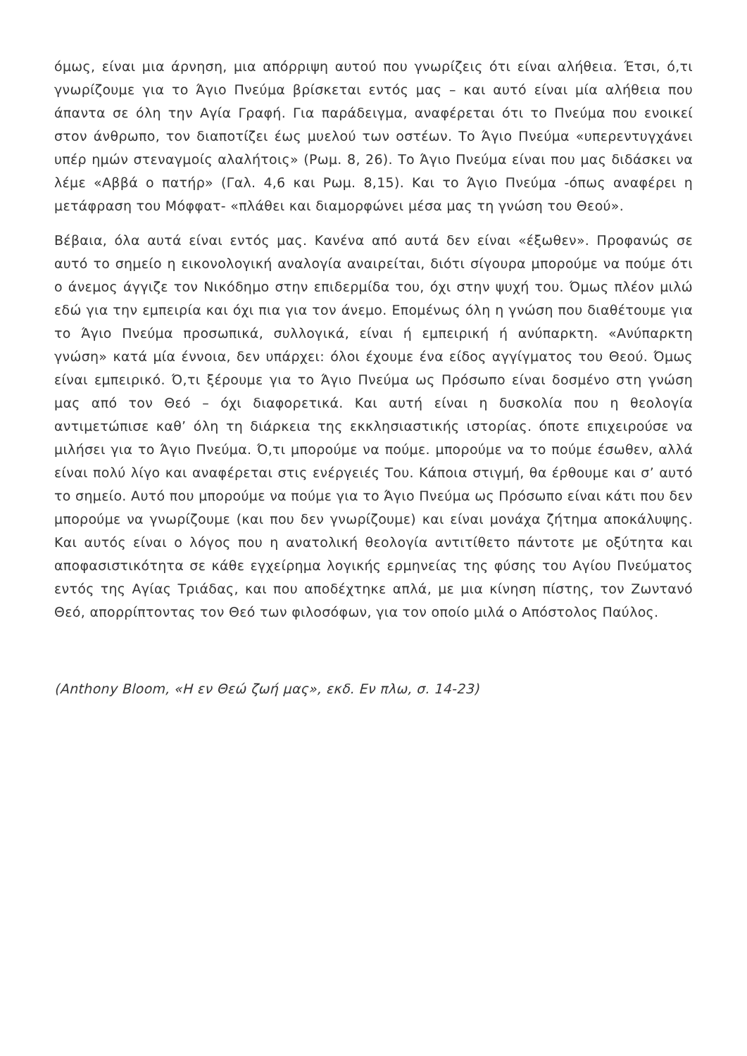όμως, είναι μια άρνηση, μια απόρριψη αυτού που γνωρίζεις ότι είναι αλήθεια. Έτσι, ό,τι γνωρίζουμε για το Άγιο Πνεύμα βρίσκεται εντός μας – και αυτό είναι μία αλήθεια που άπαντα σε όλη την Αγία Γραφή. Για παράδειγμα, αναφέρεται ότι το Πνεύμα που ενοικεί στον άνθρωπο, τον διαποτίζει έως μυελού των οστέων. Το Άγιο Πνεύμα «υπερεντυγχάνει υπέρ ημών στεναγμοίς αλαλήτοις» (Ρωμ. 8, 26). Το Άγιο Πνεύμα είναι που μας διδάσκει να λέμε «Αββά ο πατήρ» (Γαλ. 4,6 και Ρωμ. 8,15). Και το Άγιο Πνεύμα -όπως αναφέρει η μετάφραση του Μόφφατ- «πλάθει και διαμορφώνει μέσα μας τη γνώση του Θεού».
Βέβαια, όλα αυτά είναι εντός μας. Κανένα από αυτά δεν είναι «έξωθεν». Προφανώς σε αυτό το σημείο η εικονολογική αναλογία αναιρείται, διότι σίγουρα μπορούμε να πούμε ότι ο άνεμος άγγιζε τον Νικόδημο στην επιδερμίδα του, όχι στην ψυχή του. Όμως πλέον μιλώ εδώ για την εμπειρία και όχι πια για τον άνεμο. Επομένως όλη η γνώση που διαθέτουμε για το Άγιο Πνεύμα προσωπικά, συλλογικά, είναι ή εμπειρική ή ανύπαρκτη. «Ανύπαρκτη γνώση» κατά μία έννοια, δεν υπάρχει: όλοι έχουμε ένα είδος αγγίγματος του Θεού. Όμως είναι εμπειρικό. Ό,τι ξέρουμε για το Άγιο Πνεύμα ως Πρόσωπο είναι δοσμένο στη γνώση μας από τον Θεό – όχι διαφορετικά. Και αυτή είναι η δυσκολία που η θεολογία αντιμετώπισε καθ’ όλη τη διάρκεια της εκκλησιαστικής ιστορίας. όποτε επιχειρούσε να μιλήσει για το Άγιο Πνεύμα. Ό,τι μπορούμε να πούμε. μπορούμε να το πούμε έσωθεν, αλλά είναι πολύ λίγο και αναφέρεται στις ενέργειές Του. Κάποια στιγμή, θα έρθουμε και σ’ αυτό το σημείο. Αυτό που μπορούμε να πούμε για το Άγιο Πνεύμα ως Πρόσωπο είναι κάτι που δεν μπορούμε να γνωρίζουμε (και που δεν γνωρίζουμε) και είναι μονάχα ζήτημα αποκάλυψης. Και αυτός είναι ο λόγος που η ανατολική θεολογία αντιτίθετο πάντοτε με οξύτητα και αποφασιστικότητα σε κάθε εγχείρημα λογικής ερμηνείας της φύσης του Αγίου Πνεύματος εντός της Αγίας Τριάδας, και που αποδέχτηκε απλά, με μια κίνηση πίστης, τον Ζωντανό Θεό, απορρίπτοντας τον Θεό των φιλοσόφων, για τον οποίο μιλά ο Απόστολος Παύλος.
(Anthony Bloom, «Η εν Θεώ ζωή μας», εκδ. Εν πλω, σ. 14-23)